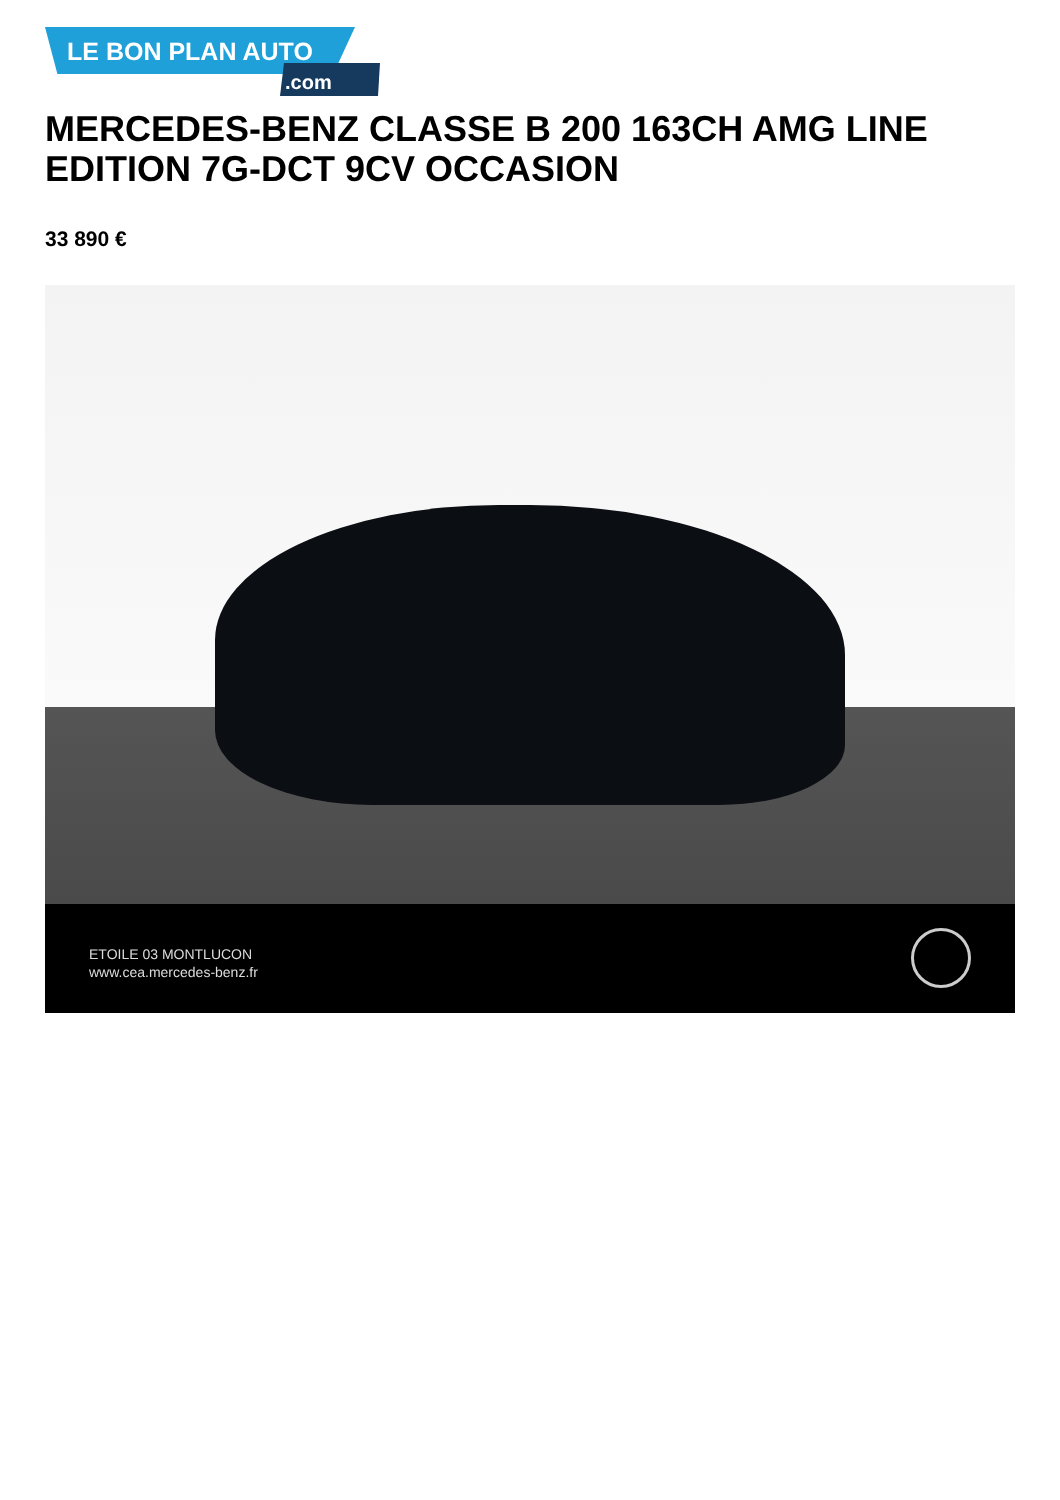LE BON PLAN AUTO.com
MERCEDES-BENZ CLASSE B 200 163CH AMG LINE EDITION 7G-DCT 9CV OCCASION
33 890 €
ETOILE 03 MONTLUCON
www.cea.mercedes-benz.fr